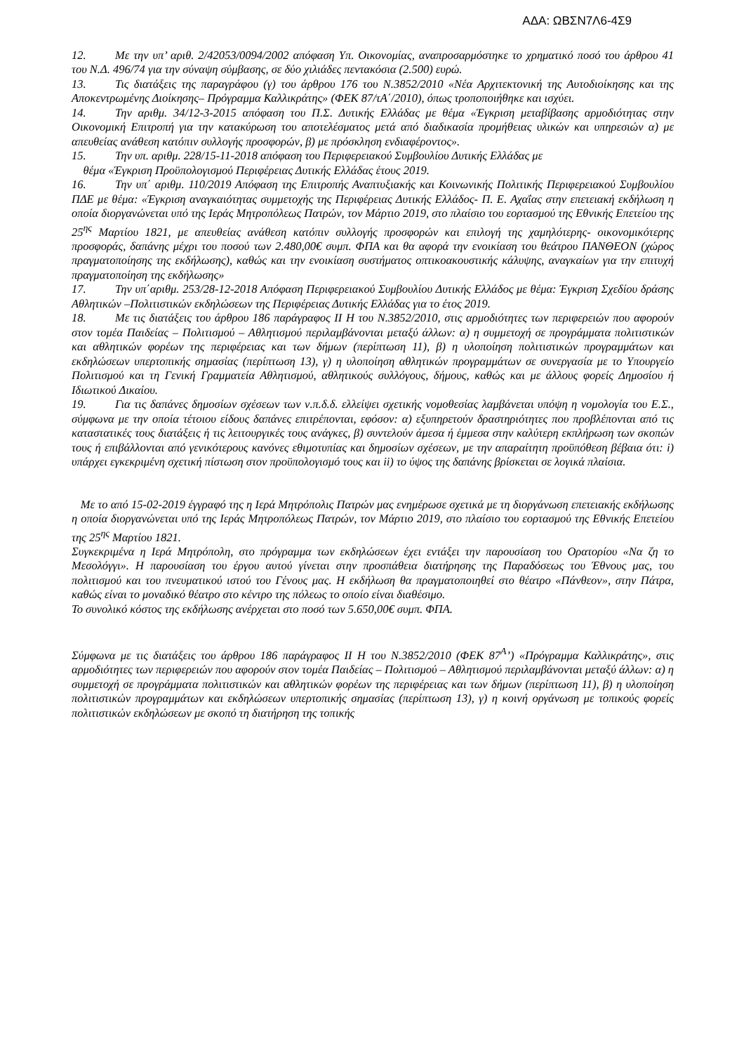ΑΔΑ: ΩΒΣΝ7Λ6-4Σ9
12. Με την υπ’ αριθ. 2/42053/0094/2002 απόφαση Υπ. Οικονομίας, αναπροσαρμόστηκε το χρηματικό ποσό του άρθρου 41 του Ν.Δ. 496/74 για την σύναψη σύμβασης, σε δύο χιλιάδες πεντακόσια (2.500) ευρώ.
13. Τις διατάξεις της παραγράφου (γ) του άρθρου 176 του Ν.3852/2010 «Νέα Αρχιτεκτονική της Αυτοδιοίκησης και της Αποκεντρωμένης Διοίκησης– Πρόγραμμα Καλλικράτης» (ΦΕΚ 87/τΑ΄/2010), όπως τροποποιήθηκε και ισχύει.
14. Την αριθμ. 34/12-3-2015 απόφαση του Π.Σ. Δυτικής Ελλάδας με θέμα «Έγκριση μεταβίβασης αρμοδιότητας στην Οικονομική Επιτροπή για την κατακύρωση του αποτελέσματος μετά από διαδικασία προμήθειας υλικών και υπηρεσιών α) με απευθείας ανάθεση κατόπιν συλλογής προσφορών, β) με πρόσκληση ενδιαφέροντος».
15. Την υπ. αριθμ. 228/15-11-2018 απόφαση του Περιφερειακού Συμβουλίου Δυτικής Ελλάδας με
θέμα «Έγκριση Προϋπολογισμού Περιφέρειας Δυτικής Ελλάδας έτους 2019.
16. Την υπ΄ αριθμ. 110/2019 Απόφαση της Επιτροπής Αναπτυξιακής και Κοινωνικής Πολιτικής Περιφερειακού Συμβουλίου ΠΔΕ με θέμα: «Έγκριση αναγκαιότητας συμμετοχής της Περιφέρειας Δυτικής Ελλάδος- Π. Ε. Αχαΐας στην επετειακή εκδήλωση η οποία διοργανώνεται υπό της Ιεράς Μητροπόλεως Πατρών, τον Μάρτιο 2019, στο πλαίσιο του εορτασμού της Εθνικής Επετείου της 25<sup>ης</sup> Μαρτίου 1821, με απευθείας ανάθεση κατόπιν συλλογής προσφορών και επιλογή της χαμηλότερης- οικονομικότερης προσφοράς, δαπάνης μέχρι του ποσού των 2.480,00€ συμπ. ΦΠΑ και θα αφορά την ενοικίαση του θεάτρου ΠΑΝΘΕΟΝ (χώρος πραγματοποίησης της εκδήλωσης), καθώς και την ενοικίαση συστήματος οπτικοακουστικής κάλυψης, αναγκαίων για την επιτυχή πραγματοποίηση της εκδήλωσης»
17. Την υπ΄αριθμ. 253/28-12-2018 Απόφαση Περιφερειακού Συμβουλίου Δυτικής Ελλάδος με θέμα: Έγκριση Σχεδίου δράσης Αθλητικών –Πολιτιστικών εκδηλώσεων της Περιφέρειας Δυτικής Ελλάδας για το έτος 2019.
18. Με τις διατάξεις του άρθρου 186 παράγραφος ΙΙ Η του Ν.3852/2010, στις αρμοδιότητες των περιφερειών που αφορούν στον τομέα Παιδείας – Πολιτισμού – Αθλητισμού περιλαμβάνονται μεταξύ άλλων: α) η συμμετοχή σε προγράμματα πολιτιστικών και αθλητικών φορέων της περιφέρειας και των δήμων (περίπτωση 11), β) η υλοποίηση πολιτιστικών προγραμμάτων και εκδηλώσεων υπερτοπικής σημασίας (περίπτωση 13), γ) η υλοποίηση αθλητικών προγραμμάτων σε συνεργασία με το Υπουργείο Πολιτισμού και τη Γενική Γραμματεία Αθλητισμού, αθλητικούς συλλόγους, δήμους, καθώς και με άλλους φορείς Δημοσίου ή Ιδιωτικού Δικαίου.
19. Για τις δαπάνες δημοσίων σχέσεων των ν.π.δ.δ. ελλείψει σχετικής νομοθεσίας λαμβάνεται υπόψη η νομολογία του Ε.Σ., σύμφωνα με την οποία τέτοιου είδους δαπάνες επιτρέπονται, εφόσον: α) εξυπηρετούν δραστηριότητες που προβλέπονται από τις καταστατικές τους διατάξεις ή τις λειτουργικές τους ανάγκες, β) συντελούν άμεσα ή έμμεσα στην καλύτερη εκπλήρωση των σκοπών τους ή επιβάλλονται από γενικότερους κανόνες εθιμοτυπίας και δημοσίων σχέσεων, με την απαραίτητη προϋπόθεση βέβαια ότι: i) υπάρχει εγκεκριμένη σχετική πίστωση στον προϋπολογισμό τους και ii) το ύψος της δαπάνης βρίσκεται σε λογικά πλαίσια.
Με το από 15-02-2019 έγγραφό της η Ιερά Μητρόπολις Πατρών μας ενημέρωσε σχετικά με τη διοργάνωση επετειακής εκδήλωσης η οποία διοργανώνεται υπό της Ιεράς Μητροπόλεως Πατρών, τον Μάρτιο 2019, στο πλαίσιο του εορτασμού της Εθνικής Επετείου της 25<sup>ης</sup> Μαρτίου 1821.
Συγκεκριμένα η Ιερά Μητρόπολη, στο πρόγραμμα των εκδηλώσεων έχει εντάξει την παρουσίαση του Ορατορίου «Να ζη το Μεσολόγγι». Η παρουσίαση του έργου αυτού γίνεται στην προσπάθεια διατήρησης της Παραδόσεως του Έθνους μας, του πολιτισμού και του πνευματικού ιστού του Γένους μας. Η εκδήλωση θα πραγματοποιηθεί στο θέατρο «Πάνθεον», στην Πάτρα, καθώς είναι το μοναδικό θέατρο στο κέντρο της πόλεως το οποίο είναι διαθέσιμο.
Το συνολικό κόστος της εκδήλωσης ανέρχεται στο ποσό των 5.650,00€ συμπ. ΦΠΑ.
Σύμφωνα με τις διατάξεις του άρθρου 186 παράγραφος ΙΙ Η του Ν.3852/2010 (ΦΕΚ 87<sup>Α</sup>’) «Πρόγραμμα Καλλικράτης», στις αρμοδιότητες των περιφερειών που αφορούν στον τομέα Παιδείας – Πολιτισμού – Αθλητισμού περιλαμβάνονται μεταξύ άλλων: α) η συμμετοχή σε προγράμματα πολιτιστικών και αθλητικών φορέων της περιφέρειας και των δήμων (περίπτωση 11), β) η υλοποίηση πολιτιστικών προγραμμάτων και εκδηλώσεων υπερτοπικής σημασίας (περίπτωση 13), γ) η κοινή οργάνωση με τοπικούς φορείς πολιτιστικών εκδηλώσεων με σκοπό τη διατήρηση της τοπικής